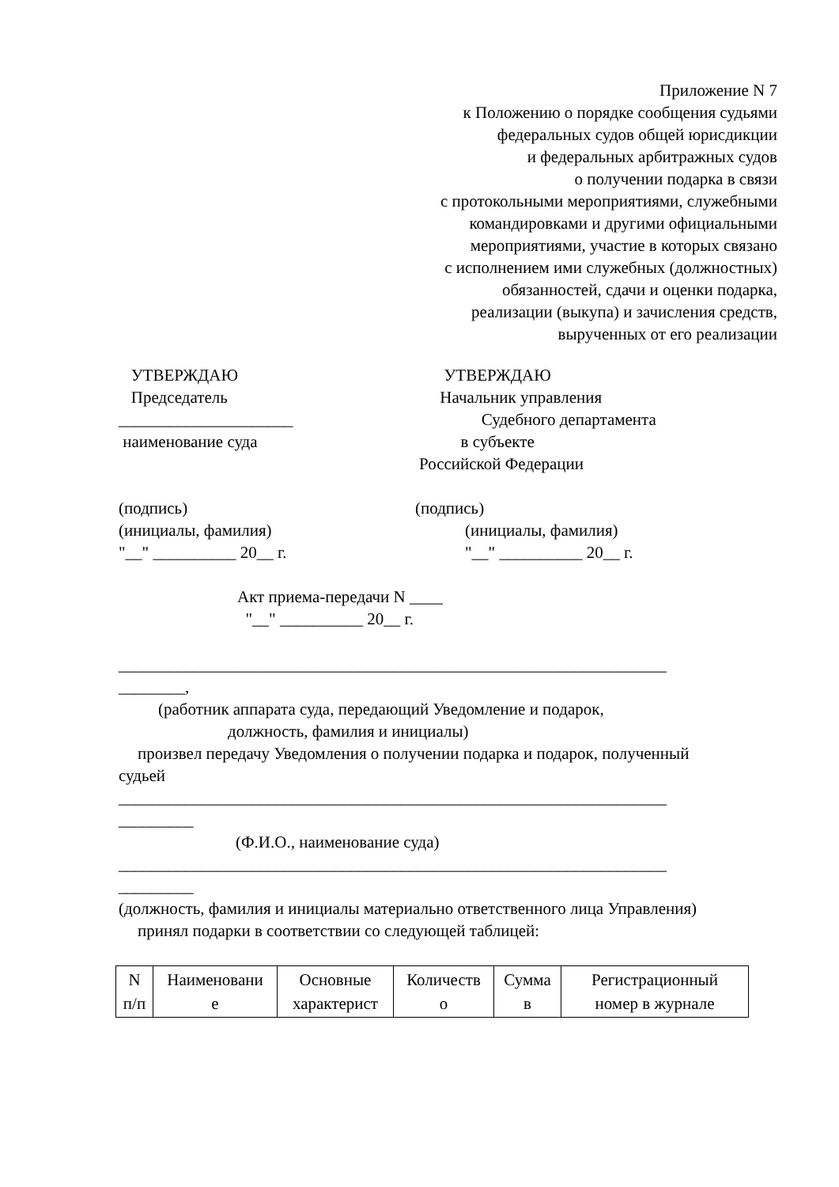Приложение N 7
к Положению о порядке сообщения судьями
федеральных судов общей юрисдикции
и федеральных арбитражных судов
о получении подарка в связи
с протокольными мероприятиями, служебными
командировками и другими официальными
мероприятиями, участие в которых связано
с исполнением ими служебных (должностных)
обязанностей, сдачи и оценки подарка,
реализации (выкупа) и зачисления средств,
вырученных от его реализации
УТВЕРЖДАЮ
Председатель
_____________________
наименование суда
УТВЕРЖДАЮ
Начальник управления
Судебного департамента
в субъекте
Российской Федерации
(подпись)
(инициалы, фамилия)
"__" __________ 20__ г.
(подпись)
(инициалы, фамилия)
"__" __________ 20__ г.
Акт приема-передачи N ____
"__" __________ 20__ г.
__________________________________________________________________
________,
(работник аппарата суда, передающий Уведомление и подарок,
должность, фамилия и инициалы)
произвел передачу Уведомления о получении подарка и подарок, полученный
судьей
__________________________________________________________________
_________
(Ф.И.О., наименование суда)
__________________________________________________________________
_________
(должность, фамилия и инициалы материально ответственного лица Управления)
принял подарки в соответствии со следующей таблицей:
| N п/п | Наименовани е | Основные характерист | Количеств о | Сумма в | Регистрационный номер в журнале |